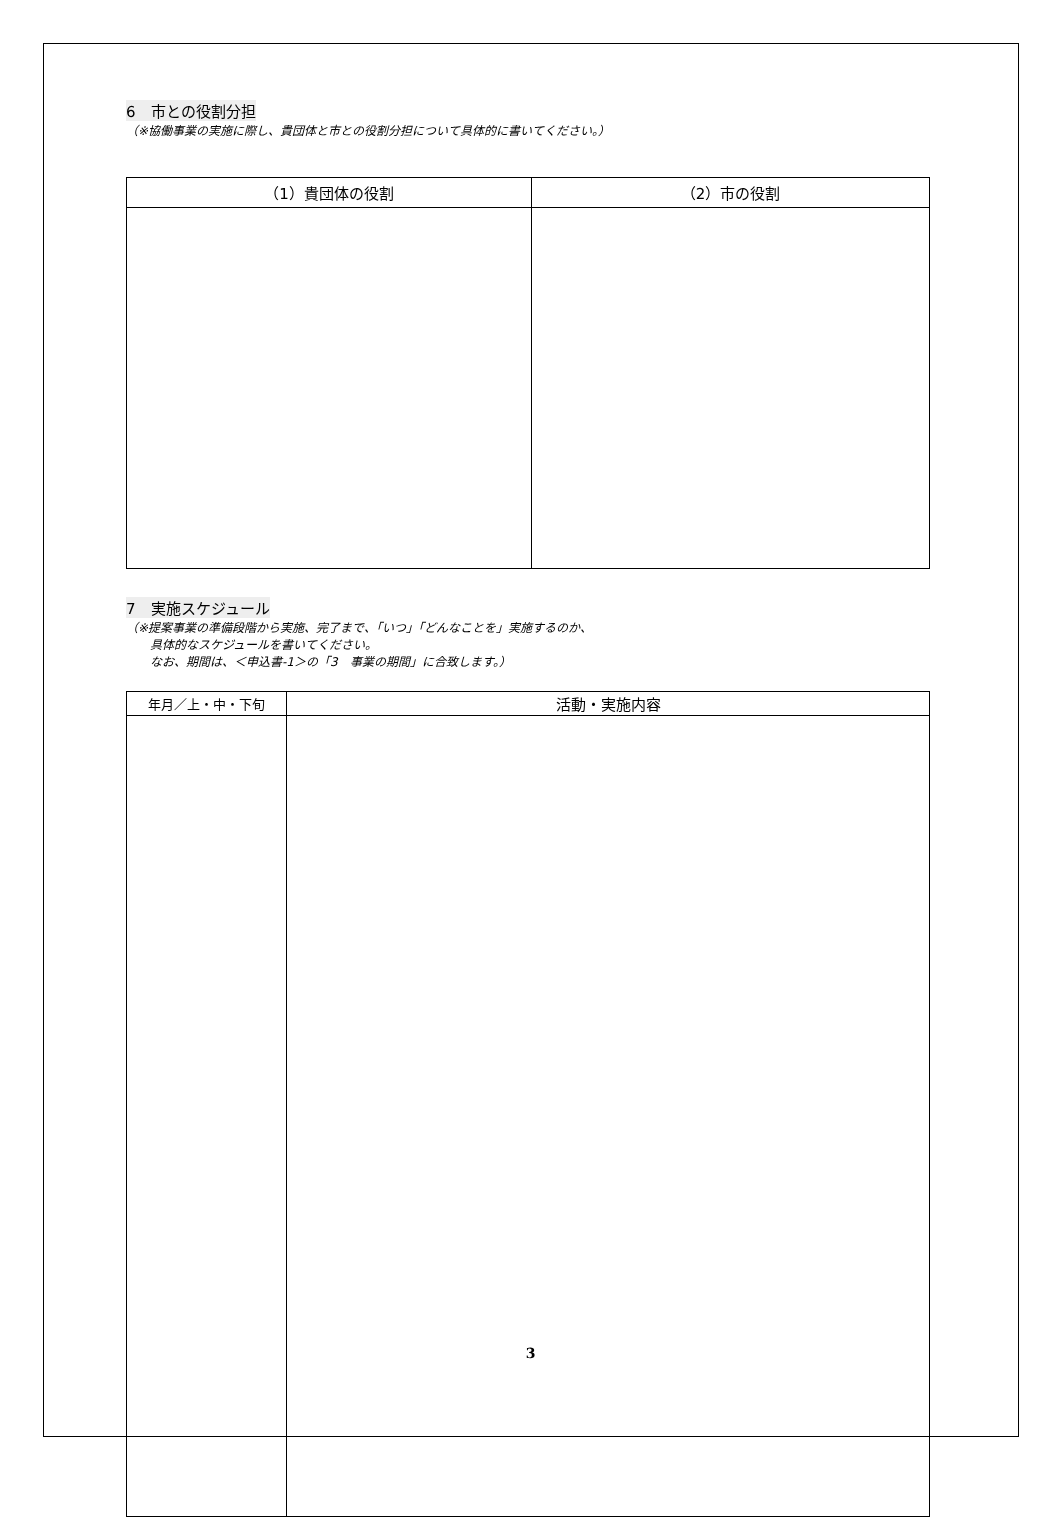6　市との役割分担
（※協働事業の実施に際し、貴団体と市との役割分担について具体的に書いてください。）
| （1）貴団体の役割 | （2）市の役割 |
| --- | --- |
7　実施スケジュール
（※提案事業の準備段階から実施、完了まで、「いつ」「どんなことを」実施するのか、
　　具体的なスケジュールを書いてください。
　　なお、期間は、＜申込書-1＞の「3　事業の期間」に合致します。）
| 年月／上・中・下旬 | 活動・実施内容 |
| --- | --- |
3